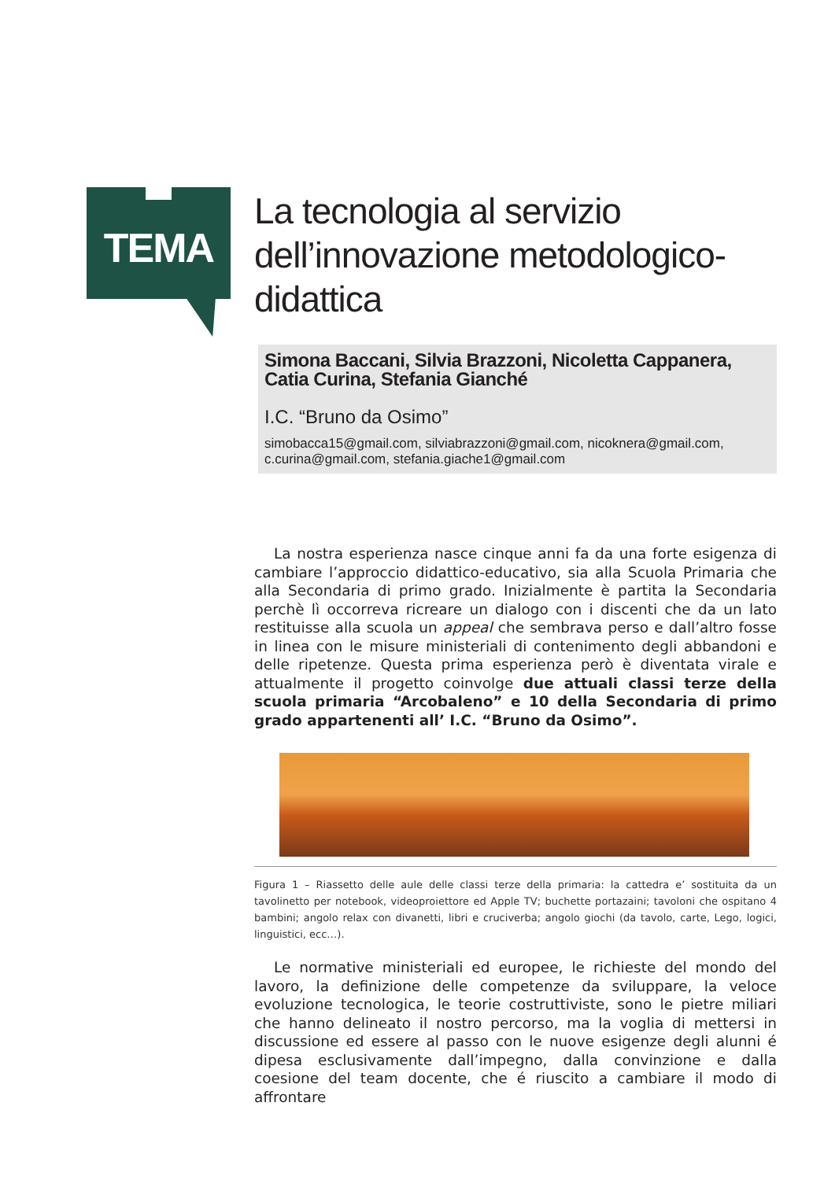TEMA
La tecnologia al servizio dell’innovazione metodologico-didattica
Simona Baccani, Silvia Brazzoni, Nicoletta Cappanera, Catia Curina, Stefania Gianché
I.C. “Bruno da Osimo”
simobacca15@gmail.com, silviabrazzoni@gmail.com, nicoknera@gmail.com, c.curina@gmail.com, stefania.giache1@gmail.com
La nostra esperienza nasce cinque anni fa da una forte esigenza di cambiare l’approccio didattico-educativo, sia alla Scuola Primaria che alla Secondaria di primo grado. Inizialmente è partita la Secondaria perchè lì occorreva ricreare un dialogo con i discenti che da un lato restituisse alla scuola un appeal che sembrava perso e dall’altro fosse in linea con le misure ministeriali di contenimento degli abbandoni e delle ripetenze. Questa prima esperienza però è diventata virale e attualmente il progetto coinvolge due attuali classi terze della scuola primaria “Arcobaleno” e 10 della Secondaria di primo grado appartenenti all’ I.C. “Bruno da Osimo”.
Figura 1 – Riassetto delle aule delle classi terze della primaria: la cattedra e’ sostituita da un tavolinetto per notebook, videoproiettore ed Apple TV; buchette portazaini; tavoloni che ospitano 4 bambini; angolo relax con divanetti, libri e cruciverba; angolo giochi (da tavolo, carte, Lego, logici, linguistici, ecc…).
Le normative ministeriali ed europee, le richieste del mondo del lavoro, la definizione delle competenze da sviluppare, la veloce evoluzione tecnologica, le teorie costruttiviste, sono le pietre miliari che hanno delineato il nostro percorso, ma la voglia di mettersi in discussione ed essere al passo con le nuove esigenze degli alunni é dipesa esclusivamente dall’impegno, dalla convinzione e dalla coesione del team docente, che é riuscito a cambiare il modo di affrontare